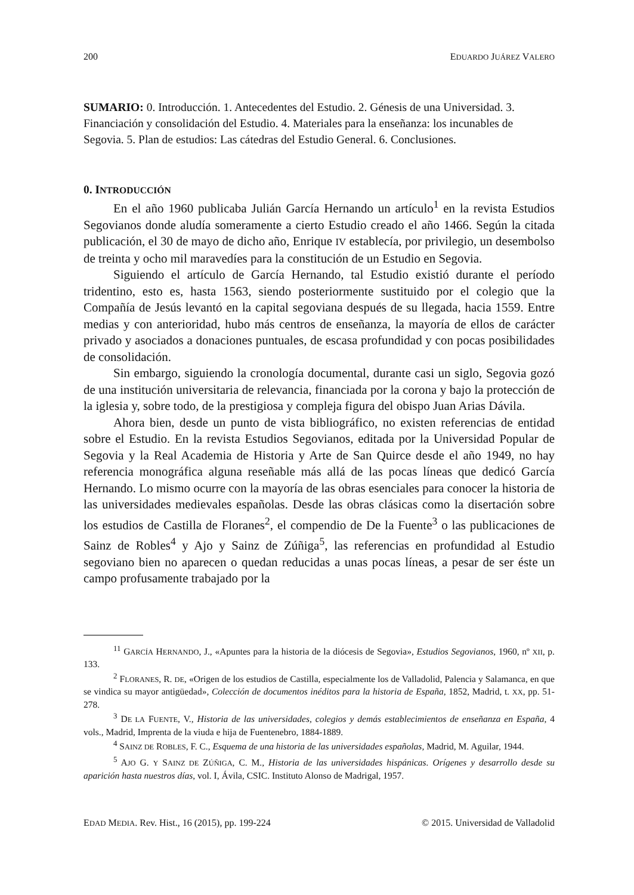200 EDUARDO JUÁREZ VALERO
SUMARIO: 0. Introducción. 1. Antecedentes del Estudio. 2. Génesis de una Universidad. 3. Financiación y consolidación del Estudio. 4. Materiales para la enseñanza: los incunables de Segovia. 5. Plan de estudios: Las cátedras del Estudio General. 6. Conclusiones.
0. INTRODUCCIÓN
En el año 1960 publicaba Julián García Hernando un artículo<sup>1</sup> en la revista Estudios Segovianos donde aludía someramente a cierto Estudio creado el año 1466. Según la citada publicación, el 30 de mayo de dicho año, Enrique IV establecía, por privilegio, un desembolso de treinta y ocho mil maravedíes para la constitución de un Estudio en Segovia.
Siguiendo el artículo de García Hernando, tal Estudio existió durante el período tridentino, esto es, hasta 1563, siendo posteriormente sustituido por el colegio que la Compañía de Jesús levantó en la capital segoviana después de su llegada, hacia 1559. Entre medias y con anterioridad, hubo más centros de enseñanza, la mayoría de ellos de carácter privado y asociados a donaciones puntuales, de escasa profundidad y con pocas posibilidades de consolidación.
Sin embargo, siguiendo la cronología documental, durante casi un siglo, Segovia gozó de una institución universitaria de relevancia, financiada por la corona y bajo la protección de la iglesia y, sobre todo, de la prestigiosa y compleja figura del obispo Juan Arias Dávila.
Ahora bien, desde un punto de vista bibliográfico, no existen referencias de entidad sobre el Estudio. En la revista Estudios Segovianos, editada por la Universidad Popular de Segovia y la Real Academia de Historia y Arte de San Quirce desde el año 1949, no hay referencia monográfica alguna reseñable más allá de las pocas líneas que dedicó García Hernando. Lo mismo ocurre con la mayoría de las obras esenciales para conocer la historia de las universidades medievales españolas. Desde las obras clásicas como la disertación sobre los estudios de Castilla de Floranes<sup>2</sup>, el compendio de De la Fuente<sup>3</sup> o las publicaciones de Sainz de Robles<sup>4</sup> y Ajo y Sainz de Zúñiga<sup>5</sup>, las referencias en profundidad al Estudio segoviano bien no aparecen o quedan reducidas a unas pocas líneas, a pesar de ser éste un campo profusamente trabajado por la
<sup>11</sup> GARCÍA HERNANDO, J., «Apuntes para la historia de la diócesis de Segovia», Estudios Segovianos, 1960, nº XII, p. 133.
<sup>2</sup> FLORANES, R. DE, «Origen de los estudios de Castilla, especialmente los de Valladolid, Palencia y Salamanca, en que se vindica su mayor antigüedad», Colección de documentos inéditos para la historia de España, 1852, Madrid, t. XX, pp. 51-278.
<sup>3</sup> DE LA FUENTE, V., Historia de las universidades, colegios y demás establecimientos de enseñanza en España, 4 vols., Madrid, Imprenta de la viuda e hija de Fuentenebro, 1884-1889.
<sup>4</sup> SAINZ DE ROBLES, F. C., Esquema de una historia de las universidades españolas, Madrid, M. Aguilar, 1944.
<sup>5</sup> AJO G. Y SAINZ DE ZÚÑIGA, C. M., Historia de las universidades hispánicas. Orígenes y desarrollo desde su aparición hasta nuestros días, vol. I, Ávila, CSIC. Instituto Alonso de Madrigal, 1957.
EDAD MEDIA. Rev. Hist., 16 (2015), pp. 199-224 © 2015. Universidad de Valladolid